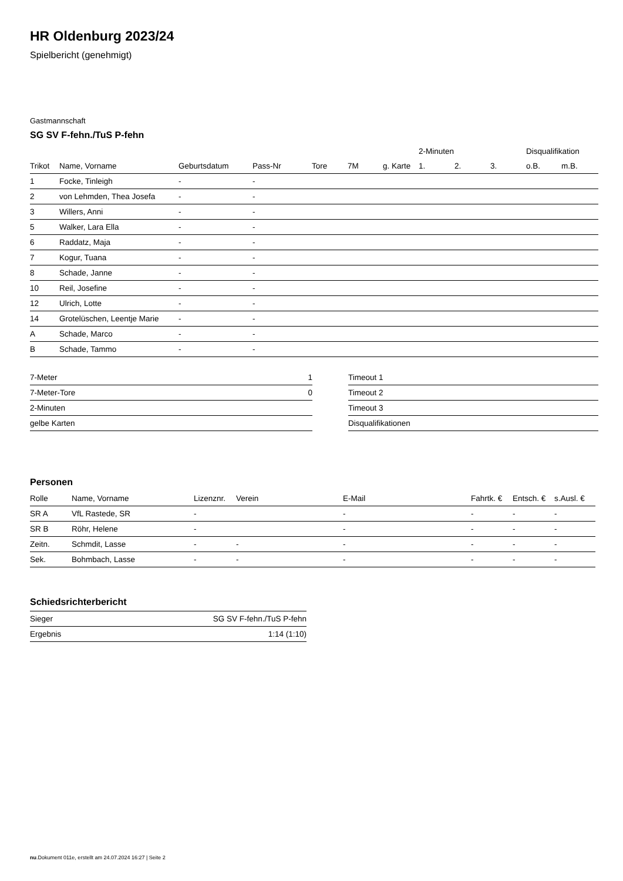HR Oldenburg 2023/24
Spielbericht (genehmigt)
Gastmannschaft
SG SV F-fehn./TuS P-fehn
| | | | | | | | 2-Minuten | | | Disqualifikation | |
| --- | --- | --- | --- | --- | --- | --- | --- | --- | --- | --- | --- |
| Trikot | Name, Vorname | Geburtsdatum | Pass-Nr | Tore | 7M | g. Karte | 1. | 2. | 3. | o.B. | m.B. |
| 1 | Focke, Tinleigh | - | - | | | | | | | | |
| 2 | von Lehmden, Thea Josefa | - | - | | | | | | | | |
| 3 | Willers, Anni | - | - | | | | | | | | |
| 5 | Walker, Lara Ella | - | - | | | | | | | | |
| 6 | Raddatz, Maja | - | - | | | | | | | | |
| 7 | Kogur, Tuana | - | - | | | | | | | | |
| 8 | Schade, Janne | - | - | | | | | | | | |
| 10 | Reil, Josefine | - | - | | | | | | | | |
| 12 | Ulrich, Lotte | - | - | | | | | | | | |
| 14 | Grotelüschen, Leentje Marie | - | - | | | | | | | | |
| A | Schade, Marco | - | - | | | | | | | | |
| B | Schade, Tammo | - | - | | | | | | | | |
| 7-Meter | 1 |
| 7-Meter-Tore | 0 |
| 2-Minuten | |
| gelbe Karten | |
| Timeout 1 |
| Timeout 2 |
| Timeout 3 |
| Disqualifikationen |
Personen
| Rolle | Name, Vorname | Lizenznr. | Verein | E-Mail | Fahrtk. € | Entsch. € | s.Ausl. € |
| --- | --- | --- | --- | --- | --- | --- | --- |
| SR A | VfL Rastede, SR | - | | - | - | - | - |
| SR B | Röhr, Helene | - | | - | - | - | - |
| Zeitn. | Schmdit, Lasse | - | - | - | - | - | - |
| Sek. | Bohmbach, Lasse | - | - | - | - | - | - |
Schiedsrichterbericht
| Sieger | SG SV F-fehn./TuS P-fehn |
| Ergebnis | 1:14 (1:10) |
nu.Dokument 011e, erstellt am 24.07.2024 16:27 | Seite 2